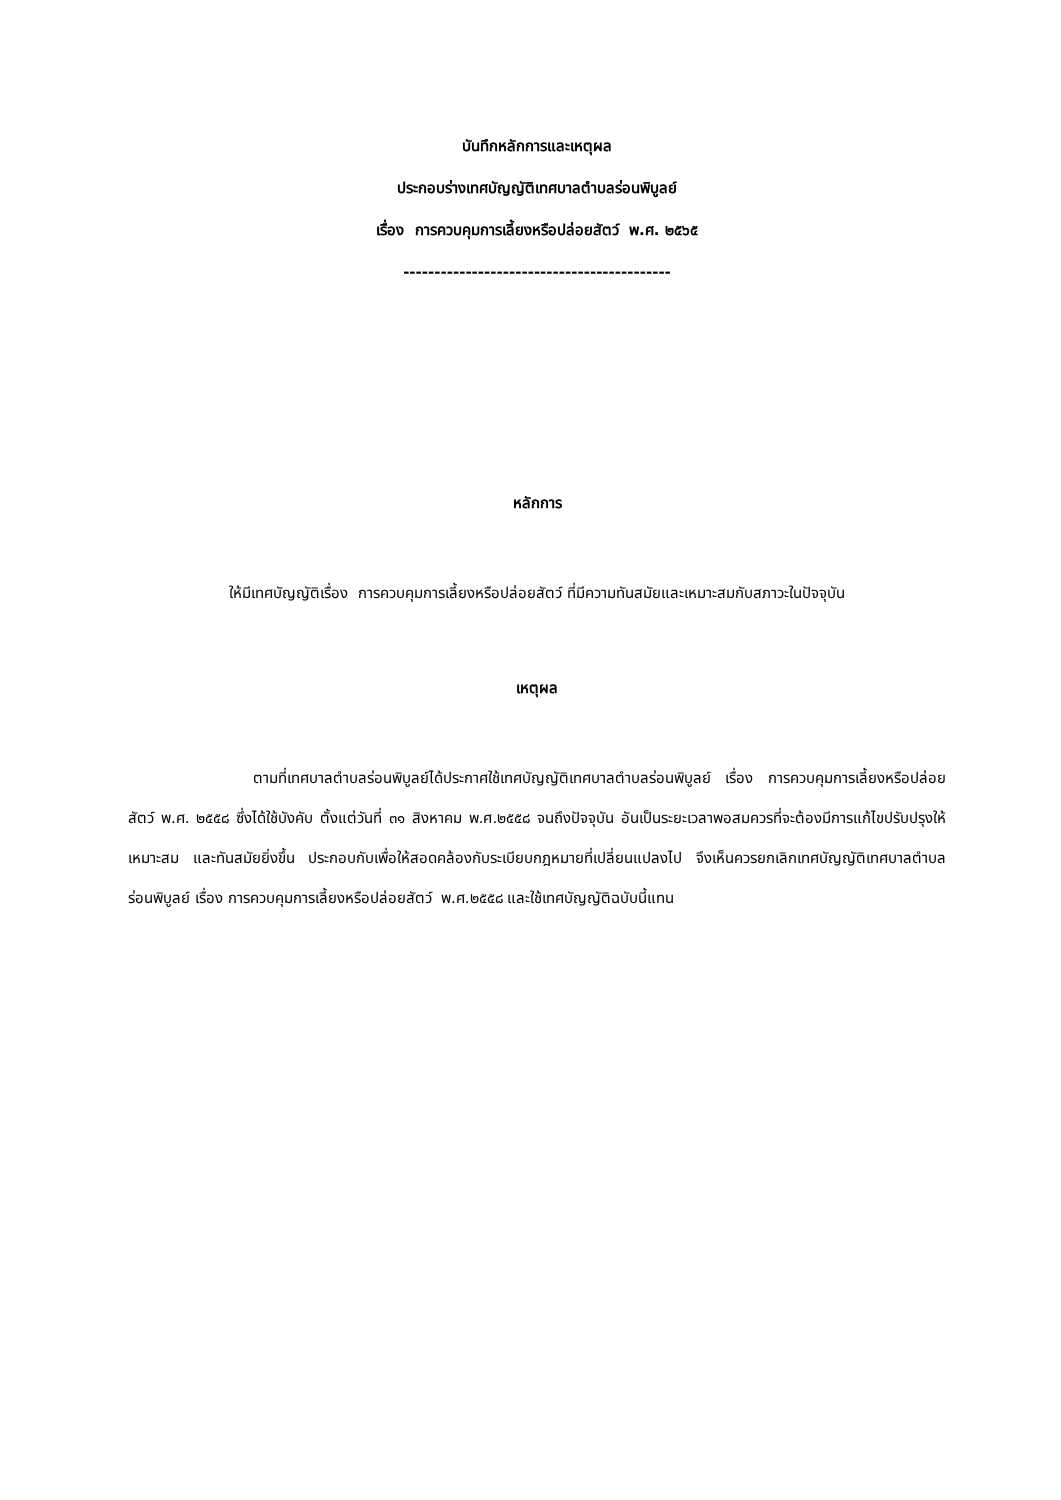บันทึกหลักการและเหตุผล
ประกอบร่างเทศบัญญัติเทศบาลตำบลร่อนพิบูลย์
เรื่อง การควบคุมการเลี้ยงหรือปล่อยสัตว์ พ.ศ. ๒๕๖๕
-------------------------------------------
หลักการ
ให้มีเทศบัญญัติเรื่อง การควบคุมการเลี้ยงหรือปล่อยสัตว์ ที่มีความทันสมัยและเหมาะสมกับสภาวะในปัจจุบัน
เหตุผล
ตามที่เทศบาลตำบลร่อนพิบูลย์ได้ประกาศใช้เทศบัญญัติเทศบาลตำบลร่อนพิบูลย์ เรื่อง การควบคุมการเลี้ยงหรือปล่อยสัตว์ พ.ศ. ๒๕๕๘ ซึ่งได้ใช้บังคับ ตั้งแต่วันที่ ๓๑ สิงหาคม พ.ศ.๒๕๕๘ จนถึงปัจจุบัน อันเป็นระยะเวลาพอสมควรที่จะต้องมีการแก้ไขปรับปรุงให้เหมาะสม และทันสมัยยิ่งขึ้น ประกอบกับเพื่อให้สอดคล้องกับระเบียบกฎหมายที่เปลี่ยนแปลงไป จึงเห็นควรยกเลิกเทศบัญญัติเทศบาลตำบลร่อนพิบูลย์ เรื่อง การควบคุมการเลี้ยงหรือปล่อยสัตว์ พ.ศ.๒๕๕๘ และใช้เทศบัญญัติฉบับนี้แทน